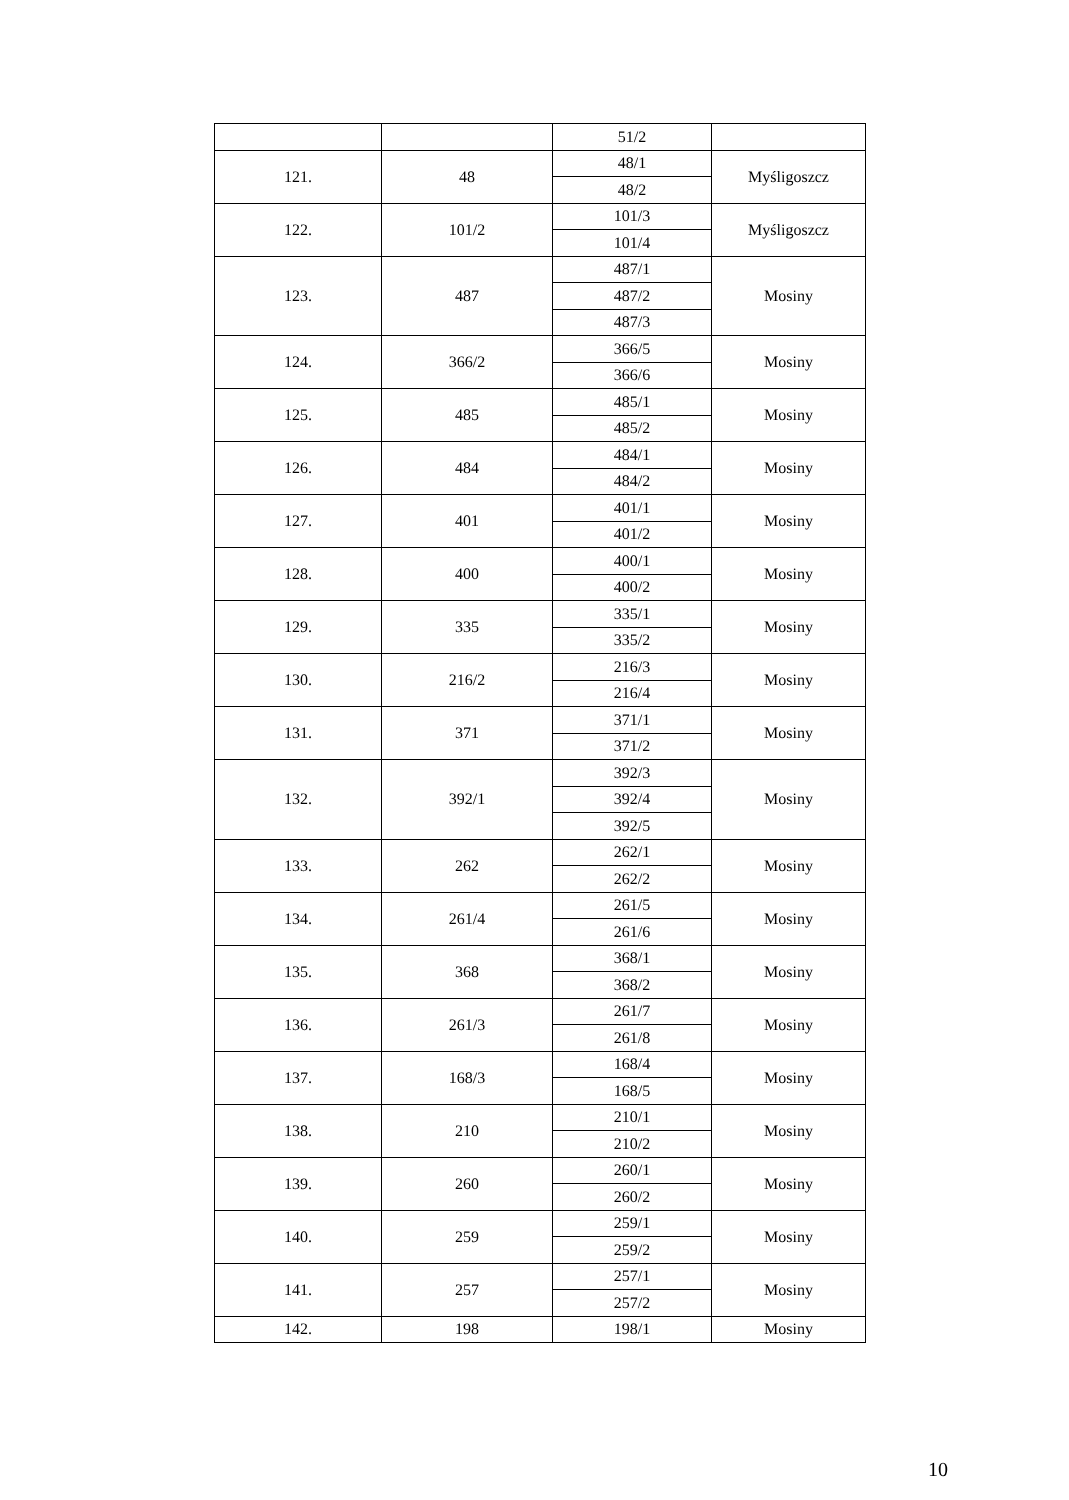| | | 51/2 | |
| 121. | 48 | 48/1 | Myśligoszcz |
| | | 48/2 | |
| 122. | 101/2 | 101/3 | Myśligoszcz |
| | | 101/4 | |
| 123. | 487 | 487/1 | Mosiny |
| | | 487/2 | |
| | | 487/3 | |
| 124. | 366/2 | 366/5 | Mosiny |
| | | 366/6 | |
| 125. | 485 | 485/1 | Mosiny |
| | | 485/2 | |
| 126. | 484 | 484/1 | Mosiny |
| | | 484/2 | |
| 127. | 401 | 401/1 | Mosiny |
| | | 401/2 | |
| 128. | 400 | 400/1 | Mosiny |
| | | 400/2 | |
| 129. | 335 | 335/1 | Mosiny |
| | | 335/2 | |
| 130. | 216/2 | 216/3 | Mosiny |
| | | 216/4 | |
| 131. | 371 | 371/1 | Mosiny |
| | | 371/2 | |
| 132. | 392/1 | 392/3 | Mosiny |
| | | 392/4 | |
| | | 392/5 | |
| 133. | 262 | 262/1 | Mosiny |
| | | 262/2 | |
| 134. | 261/4 | 261/5 | Mosiny |
| | | 261/6 | |
| 135. | 368 | 368/1 | Mosiny |
| | | 368/2 | |
| 136. | 261/3 | 261/7 | Mosiny |
| | | 261/8 | |
| 137. | 168/3 | 168/4 | Mosiny |
| | | 168/5 | |
| 138. | 210 | 210/1 | Mosiny |
| | | 210/2 | |
| 139. | 260 | 260/1 | Mosiny |
| | | 260/2 | |
| 140. | 259 | 259/1 | Mosiny |
| | | 259/2 | |
| 141. | 257 | 257/1 | Mosiny |
| | | 257/2 | |
| 142. | 198 | 198/1 | Mosiny |
10